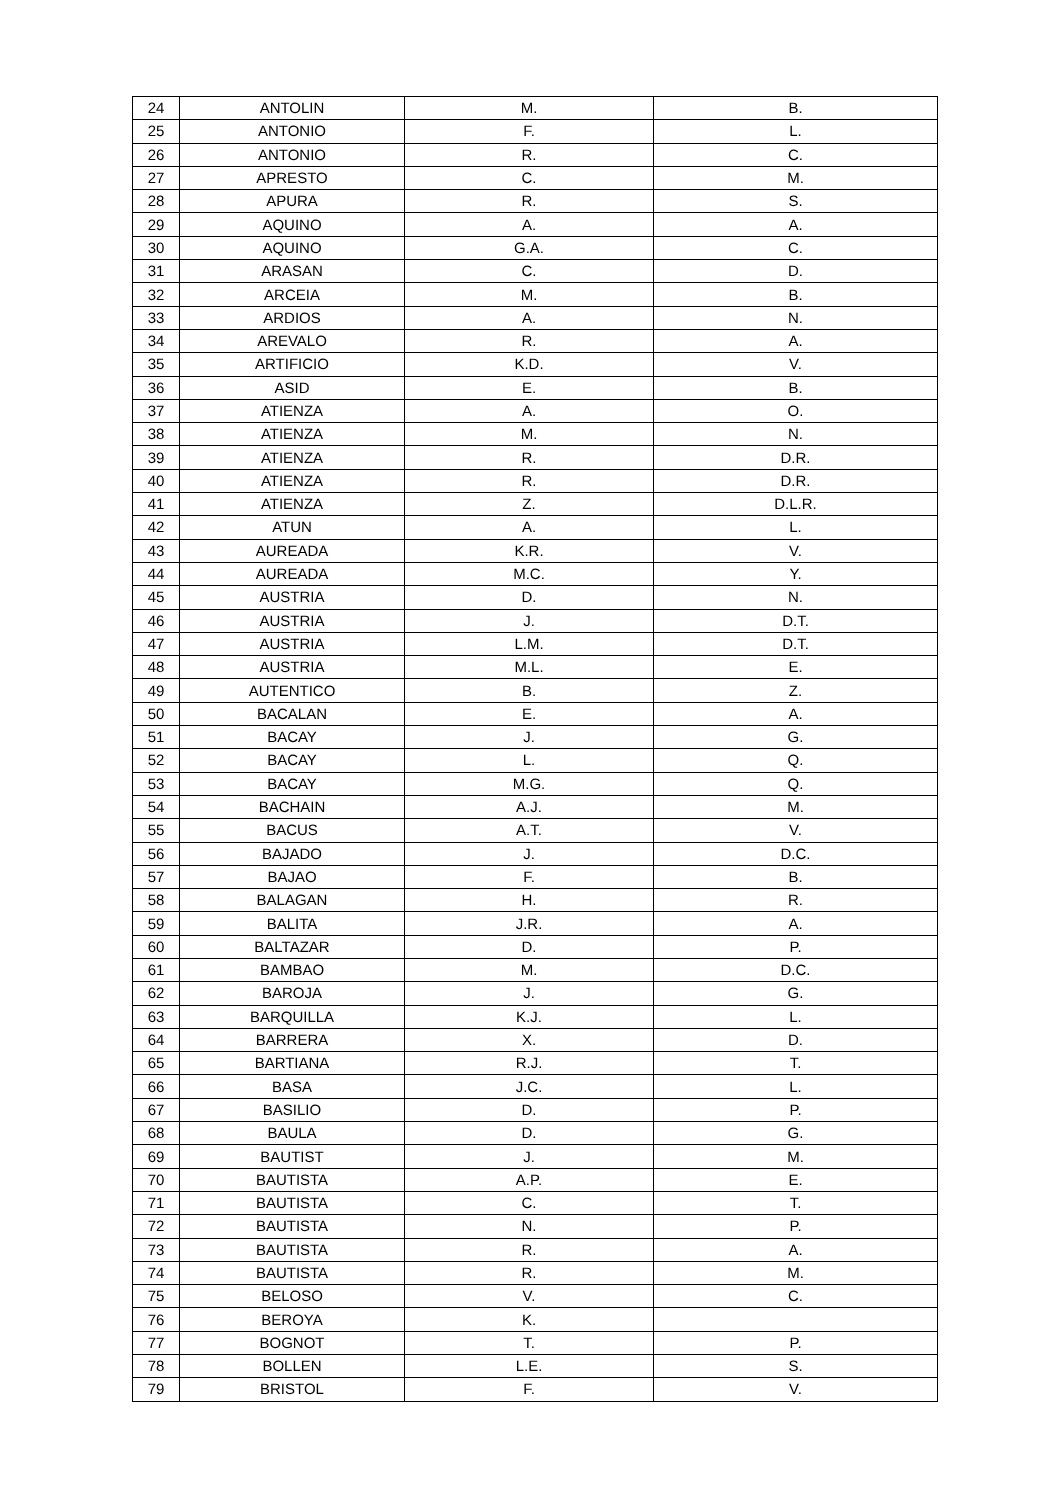| 24 | ANTOLIN | M. | B. |
| 25 | ANTONIO | F. | L. |
| 26 | ANTONIO | R. | C. |
| 27 | APRESTO | C. | M. |
| 28 | APURA | R. | S. |
| 29 | AQUINO | A. | A. |
| 30 | AQUINO | G.A. | C. |
| 31 | ARASAN | C. | D. |
| 32 | ARCEIA | M. | B. |
| 33 | ARDIOS | A. | N. |
| 34 | AREVALO | R. | A. |
| 35 | ARTIFICIO | K.D. | V. |
| 36 | ASID | E. | B. |
| 37 | ATIENZA | A. | O. |
| 38 | ATIENZA | M. | N. |
| 39 | ATIENZA | R. | D.R. |
| 40 | ATIENZA | R. | D.R. |
| 41 | ATIENZA | Z. | D.L.R. |
| 42 | ATUN | A. | L. |
| 43 | AUREADA | K.R. | V. |
| 44 | AUREADA | M.C. | Y. |
| 45 | AUSTRIA | D. | N. |
| 46 | AUSTRIA | J. | D.T. |
| 47 | AUSTRIA | L.M. | D.T. |
| 48 | AUSTRIA | M.L. | E. |
| 49 | AUTENTICO | B. | Z. |
| 50 | BACALAN | E. | A. |
| 51 | BACAY | J. | G. |
| 52 | BACAY | L. | Q. |
| 53 | BACAY | M.G. | Q. |
| 54 | BACHAIN | A.J. | M. |
| 55 | BACUS | A.T. | V. |
| 56 | BAJADO | J. | D.C. |
| 57 | BAJAO | F. | B. |
| 58 | BALAGAN | H. | R. |
| 59 | BALITA | J.R. | A. |
| 60 | BALTAZAR | D. | P. |
| 61 | BAMBAO | M. | D.C. |
| 62 | BAROJA | J. | G. |
| 63 | BARQUILLA | K.J. | L. |
| 64 | BARRERA | X. | D. |
| 65 | BARTIANA | R.J. | T. |
| 66 | BASA | J.C. | L. |
| 67 | BASILIO | D. | P. |
| 68 | BAULA | D. | G. |
| 69 | BAUTIST | J. | M. |
| 70 | BAUTISTA | A.P. | E. |
| 71 | BAUTISTA | C. | T. |
| 72 | BAUTISTA | N. | P. |
| 73 | BAUTISTA | R. | A. |
| 74 | BAUTISTA | R. | M. |
| 75 | BELOSO | V. | C. |
| 76 | BEROYA | K. | |
| 77 | BOGNOT | T. | P. |
| 78 | BOLLEN | L.E. | S. |
| 79 | BRISTOL | F. | V. |